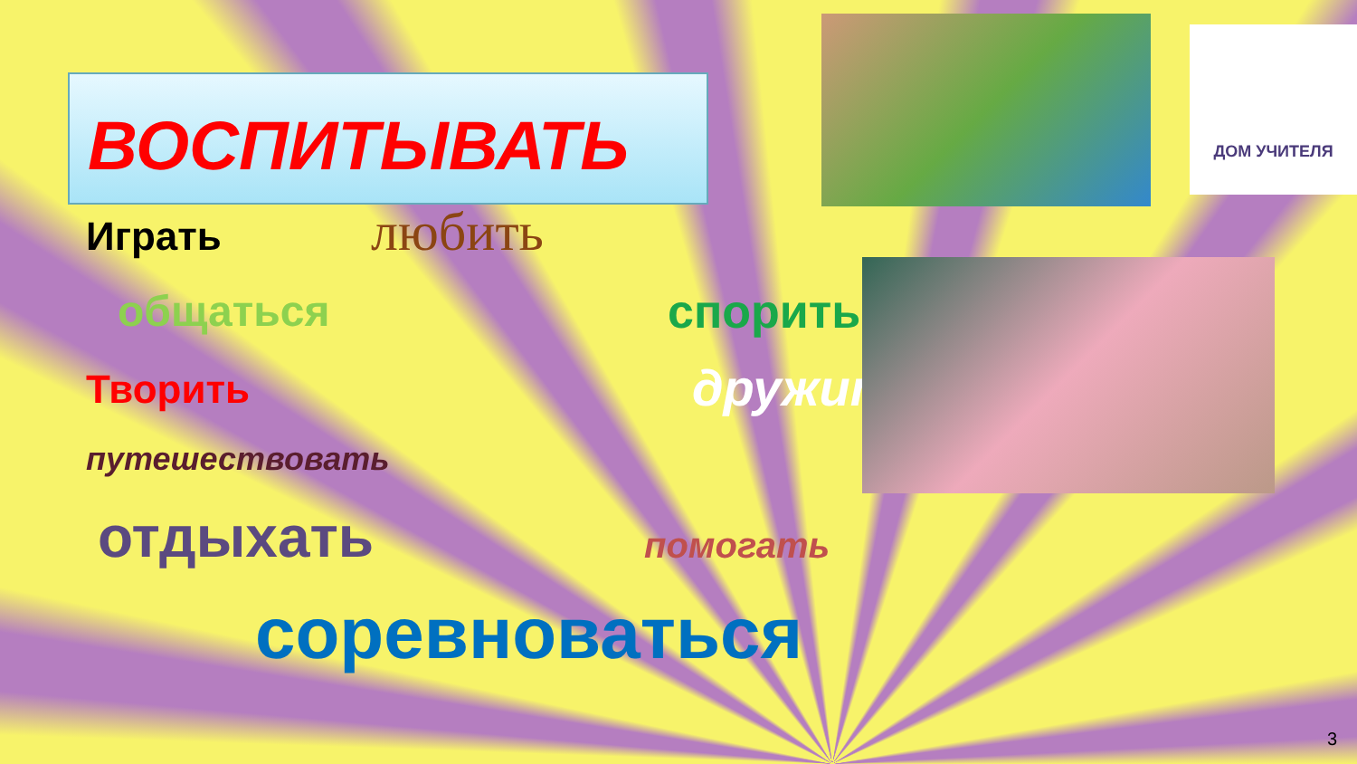ВОСПИТЫВАТЬ
ДОМ УЧИТЕЛЯ
Играть любить
общаться спорить
Творить дружить
путешествовать
отдыхать помогать
соревноваться
3